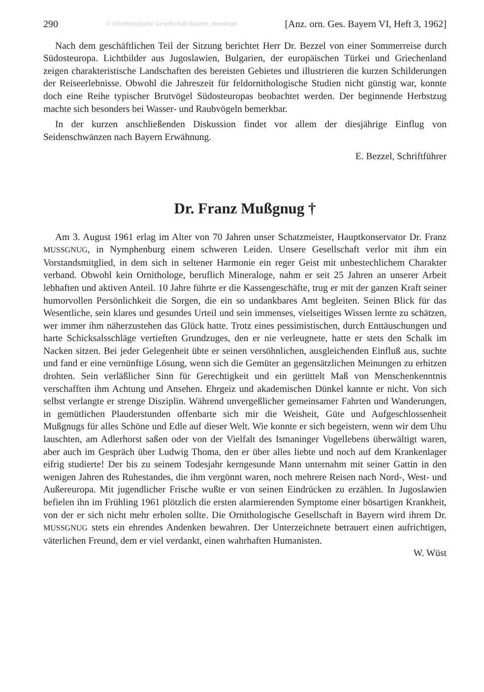290 © Ornithologische Gesellschaft Bayern, download [Anz. orn. Ges. Bayern VI, Heft 3, 1962]
Nach dem geschäftlichen Teil der Sitzung berichtet Herr Dr. Bezzel von einer Sommerreise durch Südosteuropa. Lichtbilder aus Jugoslawien, Bulgarien, der europäischen Türkei und Griechenland zeigen charakteristische Landschaften des bereisten Gebietes und illustrieren die kurzen Schilderungen der Reiseerlebnisse. Obwohl die Jahreszeit für feldornithologische Studien nicht günstig war, konnte doch eine Reihe typischer Brutvögel Südosteuropas beobachtet werden. Der beginnende Herbstzug machte sich besonders bei Wasser- und Raubvögeln bemerkbar.
In der kurzen anschließenden Diskussion findet vor allem der diesjährige Einflug von Seidenschwänzen nach Bayern Erwähnung.
E. Bezzel, Schriftführer
Dr. Franz Mußgnug †
Am 3. August 1961 erlag im Alter von 70 Jahren unser Schatzmeister, Hauptkonservator Dr. Franz MUSSGNUG, in Nymphenburg einem schweren Leiden. Unsere Gesellschaft verlor mit ihm ein Vorstandsmitglied, in dem sich in seltener Harmonie ein reger Geist mit unbestechlichem Charakter verband. Obwohl kein Ornithologe, beruflich Mineraloge, nahm er seit 25 Jahren an unserer Arbeit lebhaften und aktiven Anteil. 10 Jahre führte er die Kassengeschäfte, trug er mit der ganzen Kraft seiner humorvollen Persönlichkeit die Sorgen, die ein so undankbares Amt begleiten. Seinen Blick für das Wesentliche, sein klares und gesundes Urteil und sein immenses, vielseitiges Wissen lernte zu schätzen, wer immer ihm näherzustehen das Glück hatte. Trotz eines pessimistischen, durch Enttäuschungen und harte Schicksalsschläge vertieften Grundzuges, den er nie verleugnete, hatte er stets den Schalk im Nacken sitzen. Bei jeder Gelegenheit übte er seinen versöhnlichen, ausgleichenden Einfluß aus, suchte und fand er eine vernünftige Lösung, wenn sich die Gemüter an gegensätzlichen Meinungen zu erhitzen drohten. Sein verläßlicher Sinn für Gerechtigkeit und ein gerüttelt Maß von Menschenkenntnis verschafften ihm Achtung und Ansehen. Ehrgeiz und akademischen Dünkel kannte er nicht. Von sich selbst verlangte er strenge Disziplin. Während unvergeßlicher gemeinsamer Fahrten und Wanderungen, in gemütlichen Plauderstunden offenbarte sich mir die Weisheit, Güte und Aufgeschlossenheit Mußgnugs für alles Schöne und Edle auf dieser Welt. Wie konnte er sich begeistern, wenn wir dem Uhu lauschten, am Adlerhorst saßen oder von der Vielfalt des Ismaninger Vogellebens überwältigt waren, aber auch im Gespräch über Ludwig Thoma, den er über alles liebte und noch auf dem Krankenlager eifrig studierte! Der bis zu seinem Todesjahr kerngesunde Mann unternahm mit seiner Gattin in den wenigen Jahren des Ruhestandes, die ihm vergönnt waren, noch mehrere Reisen nach Nord-, West- und Außereuropa. Mit jugendlicher Frische wußte er von seinen Eindrücken zu erzählen. In Jugoslawien befielen ihn im Frühling 1961 plötzlich die ersten alarmierenden Symptome einer bösartigen Krankheit, von der er sich nicht mehr erholen sollte. Die Ornithologische Gesellschaft in Bayern wird ihrem Dr. MUSSGNUG stets ein ehrendes Andenken bewahren. Der Unterzeichnete betrauert einen aufrichtigen, väterlichen Freund, dem er viel verdankt, einen wahrhaften Humanisten.
W. Wüst